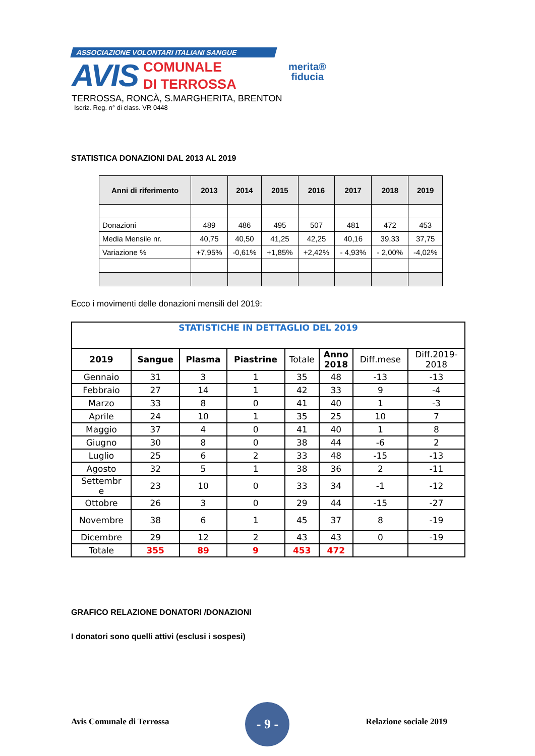ASSOCIAZIONE VOLONTARI ITALIANI SANGUE
AVIS
COMUNALE
DI TERROSSA
merita®
fiducia
TERROSSA, RONCÀ, S.MARGHERITA, BRENTON
Iscriz. Reg. n° di class. VR 0448
STATISTICA DONAZIONI DAL 2013 AL 2019
| Anni di riferimento | 2013 | 2014 | 2015 | 2016 | 2017 | 2018 | 2019 |
| --- | --- | --- | --- | --- | --- | --- | --- |
| Donazioni | 489 | 486 | 495 | 507 | 481 | 472 | 453 |
| Media Mensile nr. | 40,75 | 40,50 | 41,25 | 42,25 | 40,16 | 39,33 | 37,75 |
| Variazione % | +7,95% | -0,61% | +1,85% | +2,42% | - 4,93% | - 2,00% | -4,02% |
Ecco i movimenti delle donazioni mensili del 2019:
| STATISTICHE IN DETTAGLIO DEL 2019 | | | | | | | |
| 2019 | Sangue | Plasma | Piastrine | Totale | Anno 2018 | Diff.mese | Diff.2019- 2018 |
| Gennaio | 31 | 3 | 1 | 35 | 48 | -13 | -13 |
| Febbraio | 27 | 14 | 1 | 42 | 33 | 9 | -4 |
| Marzo | 33 | 8 | 0 | 41 | 40 | 1 | -3 |
| Aprile | 24 | 10 | 1 | 35 | 25 | 10 | 7 |
| Maggio | 37 | 4 | 0 | 41 | 40 | 1 | 8 |
| Giugno | 30 | 8 | 0 | 38 | 44 | -6 | 2 |
| Luglio | 25 | 6 | 2 | 33 | 48 | -15 | -13 |
| Agosto | 32 | 5 | 1 | 38 | 36 | 2 | -11 |
| Settembr e | 23 | 10 | 0 | 33 | 34 | -1 | -12 |
| Ottobre | 26 | 3 | 0 | 29 | 44 | -15 | -27 |
| Novembre | 38 | 6 | 1 | 45 | 37 | 8 | -19 |
| Dicembre | 29 | 12 | 2 | 43 | 43 | 0 | -19 |
| Totale | 355 | 89 | 9 | 453 | 472 | | |
GRAFICO RELAZIONE DONATORI /DONAZIONI
I donatori sono quelli attivi (esclusi i sospesi)
Avis Comunale di Terrossa
- 9 -
Relazione sociale 2019